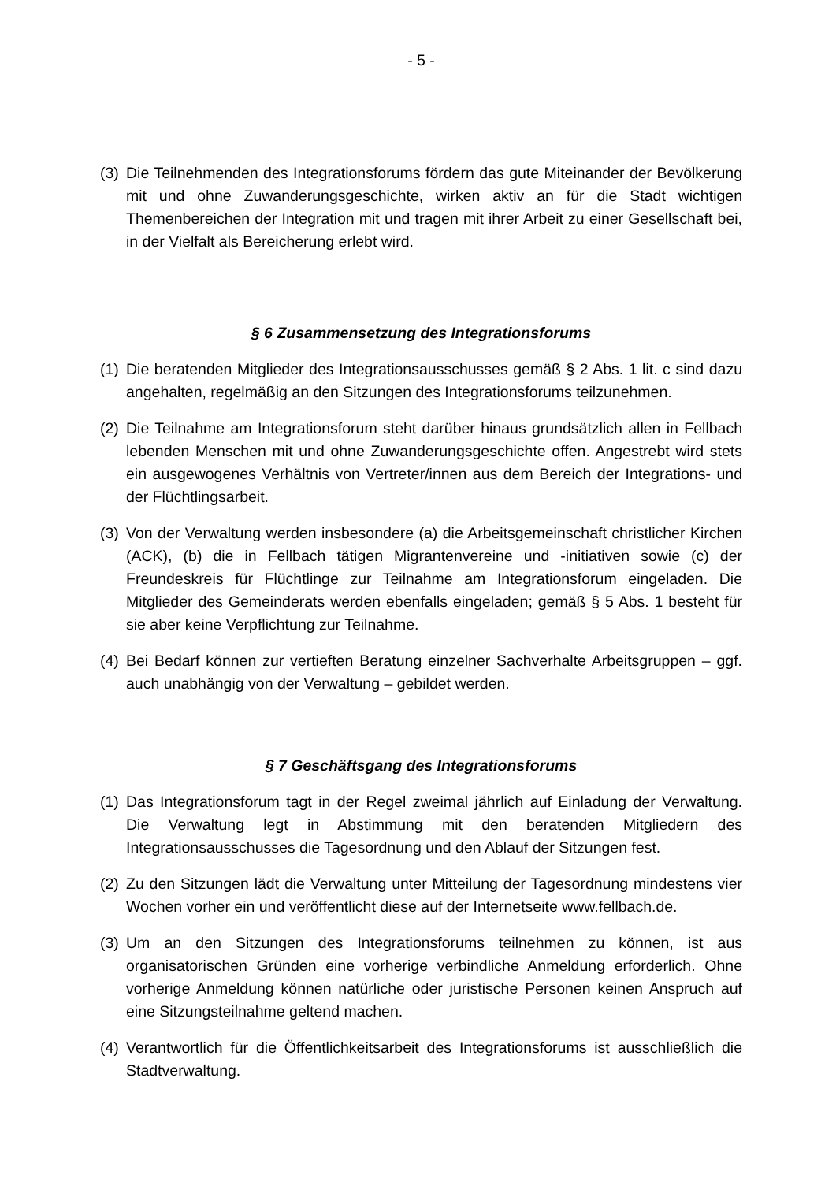- 5 -
(3) Die Teilnehmenden des Integrationsforums fördern das gute Miteinander der Bevölkerung mit und ohne Zuwanderungsgeschichte, wirken aktiv an für die Stadt wichtigen Themenbereichen der Integration mit und tragen mit ihrer Arbeit zu einer Gesellschaft bei, in der Vielfalt als Bereicherung erlebt wird.
§ 6 Zusammensetzung des Integrationsforums
(1) Die beratenden Mitglieder des Integrationsausschusses gemäß § 2 Abs. 1 lit. c sind dazu angehalten, regelmäßig an den Sitzungen des Integrationsforums teilzunehmen.
(2) Die Teilnahme am Integrationsforum steht darüber hinaus grundsätzlich allen in Fellbach lebenden Menschen mit und ohne Zuwanderungsgeschichte offen. Angestrebt wird stets ein ausgewogenes Verhältnis von Vertreter/innen aus dem Bereich der Integrations- und der Flüchtlingsarbeit.
(3) Von der Verwaltung werden insbesondere (a) die Arbeitsgemeinschaft christlicher Kirchen (ACK), (b) die in Fellbach tätigen Migrantenvereine und -initiativen sowie (c) der Freundeskreis für Flüchtlinge zur Teilnahme am Integrationsforum eingeladen. Die Mitglieder des Gemeinderats werden ebenfalls eingeladen; gemäß § 5 Abs. 1 besteht für sie aber keine Verpflichtung zur Teilnahme.
(4) Bei Bedarf können zur vertieften Beratung einzelner Sachverhalte Arbeitsgruppen – ggf. auch unabhängig von der Verwaltung – gebildet werden.
§ 7 Geschäftsgang des Integrationsforums
(1) Das Integrationsforum tagt in der Regel zweimal jährlich auf Einladung der Verwaltung. Die Verwaltung legt in Abstimmung mit den beratenden Mitgliedern des Integrationsausschusses die Tagesordnung und den Ablauf der Sitzungen fest.
(2) Zu den Sitzungen lädt die Verwaltung unter Mitteilung der Tagesordnung mindestens vier Wochen vorher ein und veröffentlicht diese auf der Internetseite www.fellbach.de.
(3) Um an den Sitzungen des Integrationsforums teilnehmen zu können, ist aus organisatorischen Gründen eine vorherige verbindliche Anmeldung erforderlich. Ohne vorherige Anmeldung können natürliche oder juristische Personen keinen Anspruch auf eine Sitzungsteilnahme geltend machen.
(4) Verantwortlich für die Öffentlichkeitsarbeit des Integrationsforums ist ausschließlich die Stadtverwaltung.